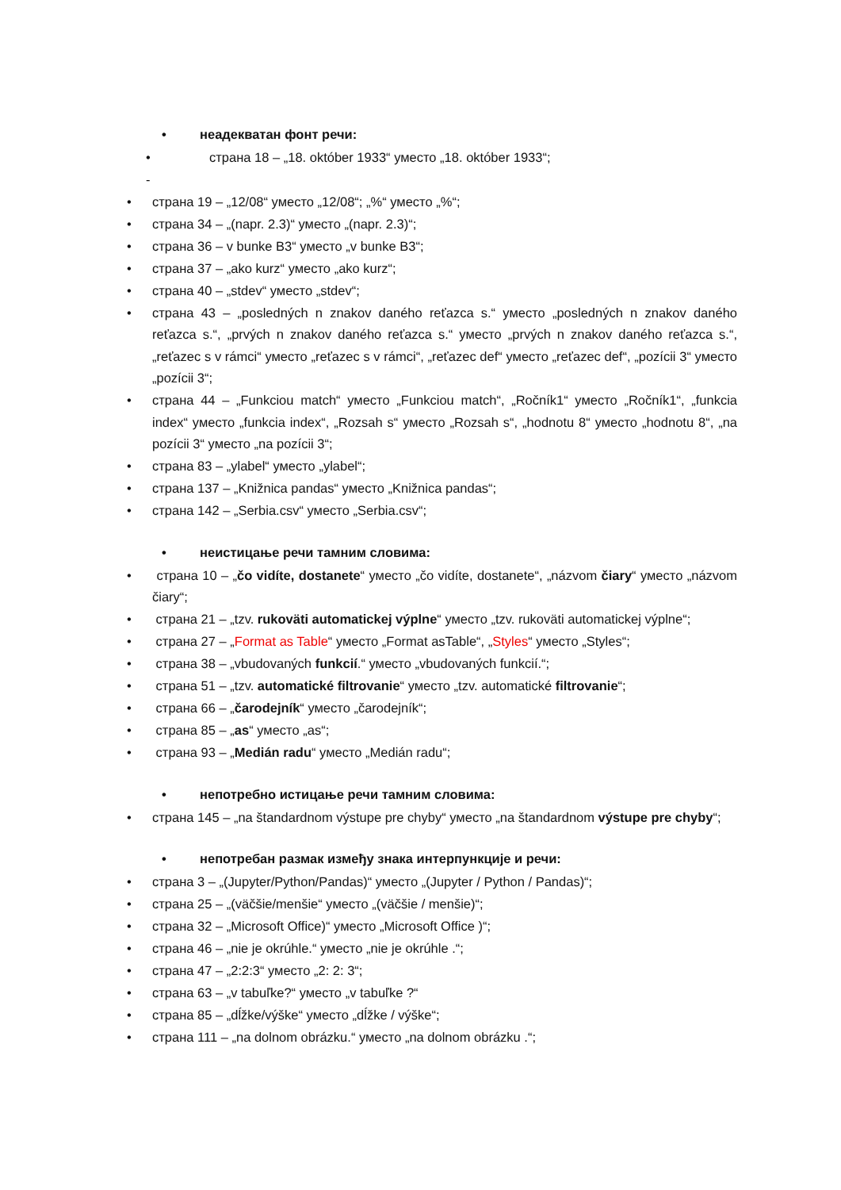• неадекватан фонт речи:
• - страна 18 – „18. október 1933“ уместо „18. október 1933“;
• страна 19 – „12/08“ уместо „12/08“; „%“ уместо „%“;
• страна 34 – „(napr. 2.3)“ уместо „(napr. 2.3)“;
• страна 36 – v bunke B3“ уместо „v bunke B3“;
• страна 37 – „ako kurz“ уместо „ako kurz“;
• страна 40 – „stdev“ уместо „stdev“;
• страна 43 – „posledných n znakov daného reťazca s.“ уместо „posledných n znakov daného reťazca s.“, „prvých n znakov daného reťazca s.“ уместо „prvých n znakov daného reťazca s.“, „reťazec s v rámci“ уместо „reťazec s v rámci“, „reťazec def“ уместо „reťazec def“, „pozícii 3“ уместо „pozícii 3“;
• страна 44 – „Funkciou match“ уместо „Funkciou match“, „Ročník1“ уместо „Ročník1“, „funkcia index“ уместо „funkcia index“, „Rozsah s“ уместо „Rozsah s“, „hodnotu 8“ уместо „hodnotu 8“, „na pozícii 3“ уместо „na pozícii 3“;
• страна 83 – „ylabel“ уместо „ylabel“;
• страна 137 – „Knižnica pandas“ уместо „Knižnica pandas“;
• страна 142 – „Serbia.csv“ уместо „Serbia.csv“;
• неистицање речи тамним словима:
• страна 10 – „čo vidíte, dostanete“ уместо „čo vidíte, dostanete“, „názvom čiary“ уместо „názvom čiary“;
• страна 21 – „tzv. rukoväti automatickej výplne“ уместо „tzv. rukoväti automatickej výplne“;
• страна 27 – „Format as Table“ уместо „Format asTable“, „Styles“ уместо „Styles“;
• страна 38 – „vbudovaných funkcií.“ уместо „vbudovaných funkcií.“;
• страна 51 – „tzv. automatické filtrovanie“ уместо „tzv. automatické filtrovanie“;
• страна 66 – „čarodejník“ уместо „čarodejník“;
• страна 85 – „as“ уместо „as“;
• страна 93 – „Medián radu“ уместо „Medián radu“;
• непотребно истицање речи тамним словима:
• страна 145 – „na štandardnom výstupe pre chyby“ уместо „na štandardnom výstupe pre chyby“;
• непотребан размак између знака интерпункције и речи:
• страна 3 – „(Jupyter/Python/Pandas)“ уместо „(Jupyter / Python / Pandas)“;
• страна 25 – „(väčšie/menšie“ уместо „(väčšie / menšie)“;
• страна 32 – „Microsoft Office)“ уместо „Microsoft Office )“;
• страна 46 – „nie je okrúhle.“ уместо „nie je okrúhle .“;
• страна 47 – „2:2:3“ уместо „2: 2: 3“;
• страна 63 – „v tabuľke?“ уместо „v tabuľke ?“
• страна 85 – „dĺžke/výške“ уместо „dĺžke / výške“;
• страна 111 – „na dolnom obrázku.“ уместо „na dolnom obrázku .“;